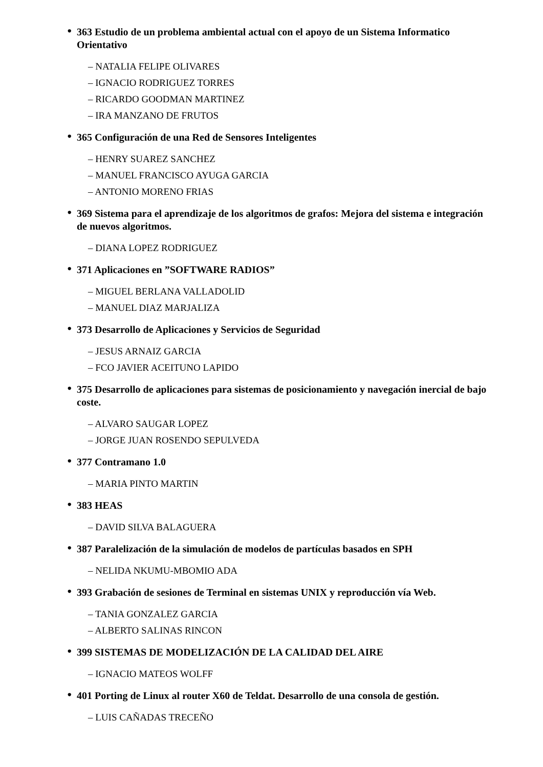•
363 Estudio de un problema ambiental actual con el apoyo de un Sistema Informatico Orientativo
– NATALIA FELIPE OLIVARES
– IGNACIO RODRIGUEZ TORRES
– RICARDO GOODMAN MARTINEZ
– IRA MANZANO DE FRUTOS
•
365 Configuración de una Red de Sensores Inteligentes
– HENRY SUAREZ SANCHEZ
– MANUEL FRANCISCO AYUGA GARCIA
– ANTONIO MORENO FRIAS
•
369 Sistema para el aprendizaje de los algoritmos de grafos: Mejora del sistema e integración de nuevos algoritmos.
– DIANA LOPEZ RODRIGUEZ
•
371 Aplicaciones en ”SOFTWARE RADIOS”
– MIGUEL BERLANA VALLADOLID
– MANUEL DIAZ MARJALIZA
•
373 Desarrollo de Aplicaciones y Servicios de Seguridad
– JESUS ARNAIZ GARCIA
– FCO JAVIER ACEITUNO LAPIDO
•
375 Desarrollo de aplicaciones para sistemas de posicionamiento y navegación inercial de bajo coste.
– ALVARO SAUGAR LOPEZ
– JORGE JUAN ROSENDO SEPULVEDA
•
377 Contramano 1.0
– MARIA PINTO MARTIN
•
383 HEAS
– DAVID SILVA BALAGUERA
•
387 Paralelización de la simulación de modelos de partículas basados en SPH
– NELIDA NKUMU-MBOMIO ADA
•
393 Grabación de sesiones de Terminal en sistemas UNIX y reproducción vía Web.
– TANIA GONZALEZ GARCIA
– ALBERTO SALINAS RINCON
•
399 SISTEMAS DE MODELIZACIÓN DE LA CALIDAD DEL AIRE
– IGNACIO MATEOS WOLFF
•
401 Porting de Linux al router X60 de Teldat. Desarrollo de una consola de gestión.
– LUIS CAÑADAS TRECEÑO